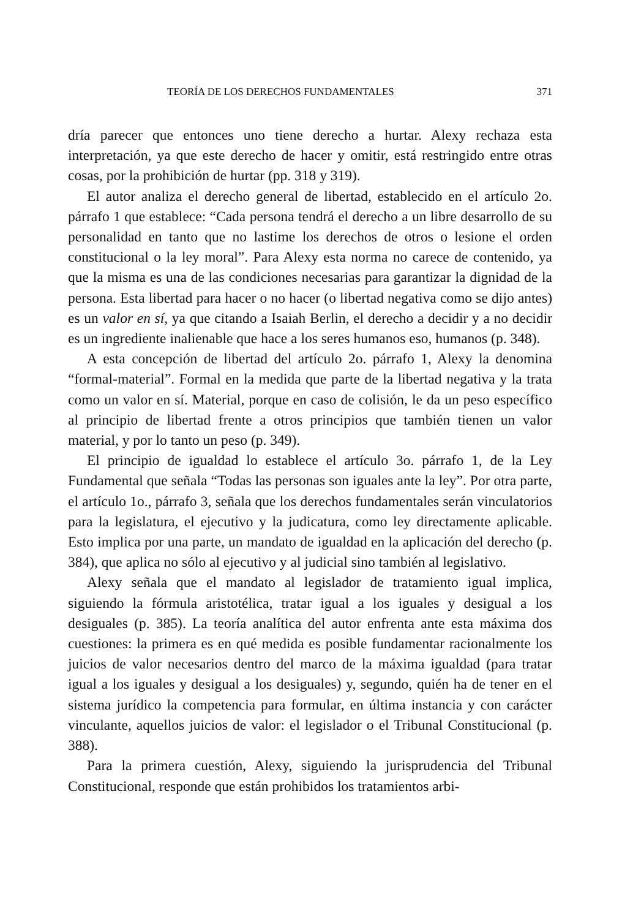TEORÍA DE LOS DERECHOS FUNDAMENTALES 371
dría parecer que entonces uno tiene derecho a hurtar. Alexy rechaza esta interpretación, ya que este derecho de hacer y omitir, está restringido entre otras cosas, por la prohibición de hurtar (pp. 318 y 319).
El autor analiza el derecho general de libertad, establecido en el artículo 2o. párrafo 1 que establece: “Cada persona tendrá el derecho a un libre desarrollo de su personalidad en tanto que no lastime los derechos de otros o lesione el orden constitucional o la ley moral”. Para Alexy esta norma no carece de contenido, ya que la misma es una de las condiciones necesarias para garantizar la dignidad de la persona. Esta libertad para hacer o no hacer (o libertad negativa como se dijo antes) es un valor en sí, ya que citando a Isaiah Berlin, el derecho a decidir y a no decidir es un ingrediente inalienable que hace a los seres humanos eso, humanos (p. 348).
A esta concepción de libertad del artículo 2o. párrafo 1, Alexy la denomina “formal-material”. Formal en la medida que parte de la libertad negativa y la trata como un valor en sí. Material, porque en caso de colisión, le da un peso específico al principio de libertad frente a otros principios que también tienen un valor material, y por lo tanto un peso (p. 349).
El principio de igualdad lo establece el artículo 3o. párrafo 1, de la Ley Fundamental que señala “Todas las personas son iguales ante la ley”. Por otra parte, el artículo 1o., párrafo 3, señala que los derechos fundamentales serán vinculatorios para la legislatura, el ejecutivo y la judicatura, como ley directamente aplicable. Esto implica por una parte, un mandato de igualdad en la aplicación del derecho (p. 384), que aplica no sólo al ejecutivo y al judicial sino también al legislativo.
Alexy señala que el mandato al legislador de tratamiento igual implica, siguiendo la fórmula aristotélica, tratar igual a los iguales y desigual a los desiguales (p. 385). La teoría analítica del autor enfrenta ante esta máxima dos cuestiones: la primera es en qué medida es posible fundamentar racionalmente los juicios de valor necesarios dentro del marco de la máxima igualdad (para tratar igual a los iguales y desigual a los desiguales) y, segundo, quién ha de tener en el sistema jurídico la competencia para formular, en última instancia y con carácter vinculante, aquellos juicios de valor: el legislador o el Tribunal Constitucional (p. 388).
Para la primera cuestión, Alexy, siguiendo la jurisprudencia del Tribunal Constitucional, responde que están prohibidos los tratamientos arbi-